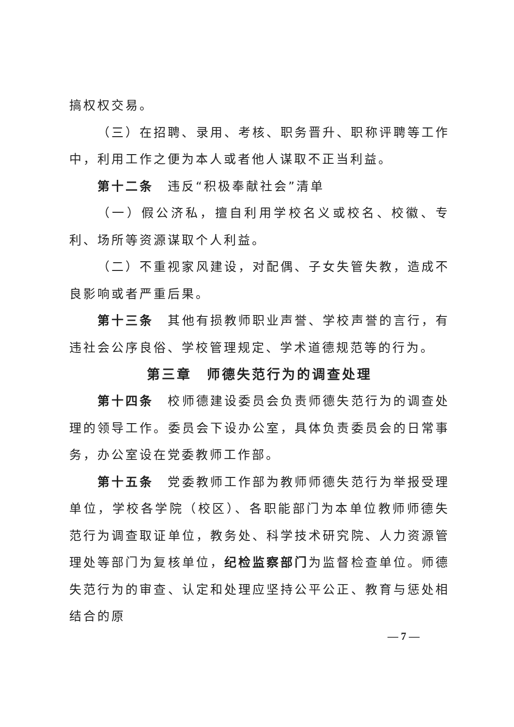搞权权交易。
（三）在招聘、录用、考核、职务晋升、职称评聘等工作中，利用工作之便为本人或者他人谋取不正当利益。
第十二条　违反“积极奉献社会”清单
（一）假公济私，擅自利用学校名义或校名、校徽、专利、场所等资源谋取个人利益。
（二）不重视家风建设，对配偶、子女失管失教，造成不良影响或者严重后果。
第十三条　其他有损教师职业声誉、学校声誉的言行，有违社会公序良俗、学校管理规定、学术道德规范等的行为。
第三章　师德失范行为的调查处理
第十四条　校师德建设委员会负责师德失范行为的调查处理的领导工作。委员会下设办公室，具体负责委员会的日常事务，办公室设在党委教师工作部。
第十五条　党委教师工作部为教师师德失范行为举报受理单位，学校各学院（校区）、各职能部门为本单位教师师德失范行为调查取证单位，教务处、科学技术研究院、人力资源管理处等部门为复核单位，纪检监察部门为监督检查单位。师德失范行为的审查、认定和处理应坚持公平公正、教育与惩处相结合的原
— 7 —